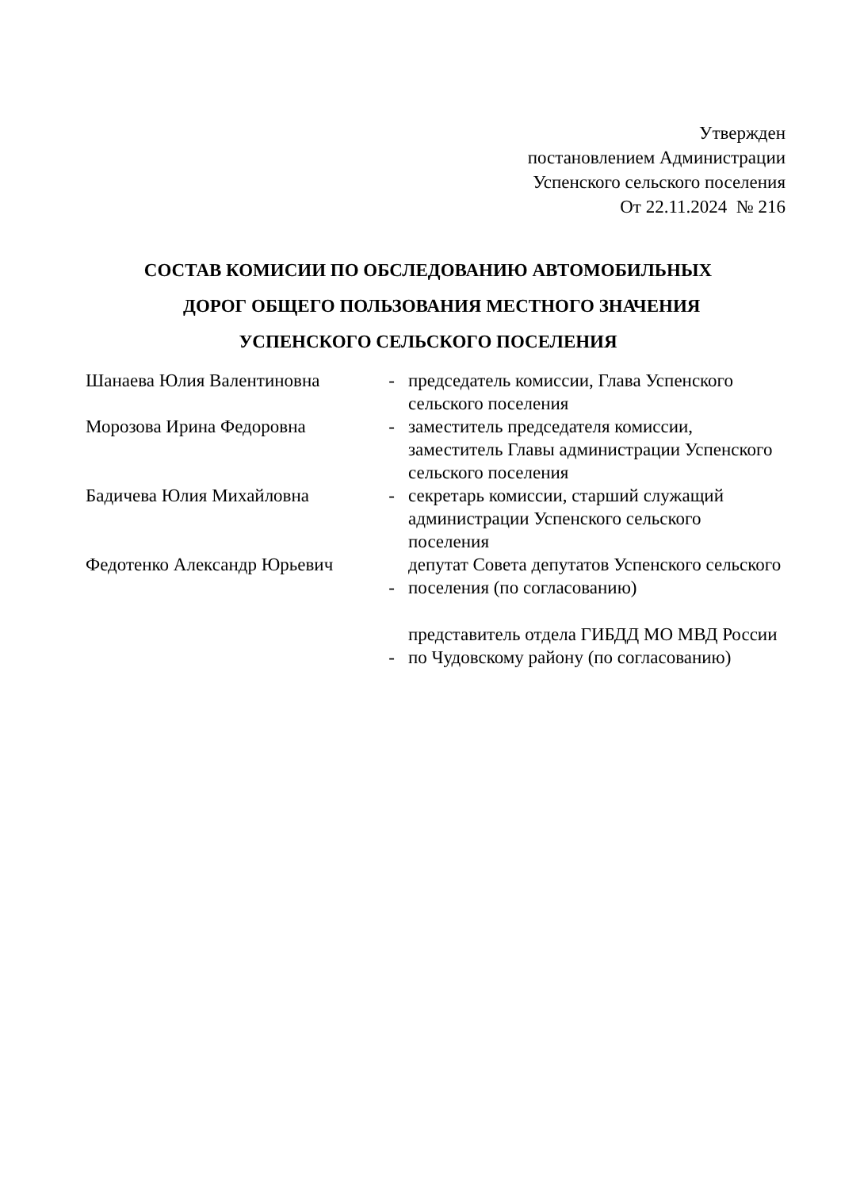Утвержден
постановлением Администрации
Успенского сельского поселения
От 22.11.2024 № 216
СОСТАВ КОМИСИИ ПО ОБСЛЕДОВАНИЮ АВТОМОБИЛЬНЫХ
ДОРОГ ОБЩЕГО ПОЛЬЗОВАНИЯ МЕСТНОГО ЗНАЧЕНИЯ
УСПЕНСКОГО СЕЛЬСКОГО ПОСЕЛЕНИЯ
| Шанаева Юлия Валентиновна | - | председатель комиссии, Глава Успенского сельского поселения |
| Морозова Ирина Федоровна | - | заместитель председателя комиссии, заместитель Главы администрации Успенского сельского поселения |
| Бадичева Юлия Михайловна | - | секретарь комиссии, старший служащий администрации Успенского сельского поселения |
| Федотенко Александр Юрьевич | - | депутат Совета депутатов Успенского сельского поселения (по согласованию) |
| | - | представитель отдела ГИБДД МО МВД России по Чудовскому району (по согласованию) |